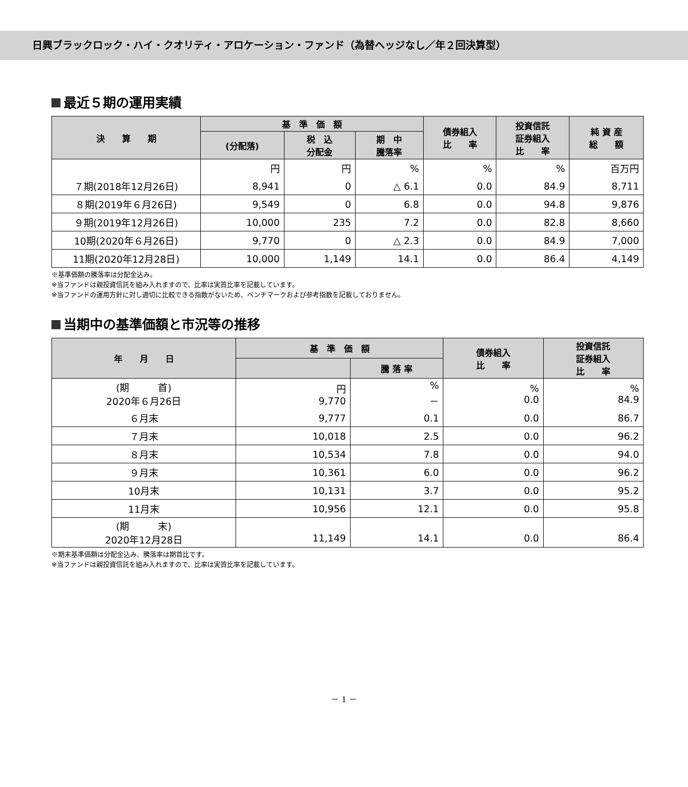日興ブラックロック・ハイ・クオリティ・アロケーション・ファンド（為替ヘッジなし／年２回決算型）
最近５期の運用実績
| 決 算 期 | 基 準 価 額 | | | 債券組入 比 率 | 投資信託 証券組入 比 率 | 純 資 産 総 額 |
| --- | --- | --- | --- | --- | --- | --- |
| | (分配落) | 税 込 分配金 | 期 中 騰落率 | | | |
| | 円 | 円 | % | % | % | 百万円 |
| ７期(2018年12月26日) | 8,941 | 0 | △ 6.1 | 0.0 | 84.9 | 8,711 |
| ８期(2019年６月26日) | 9,549 | 0 | 6.8 | 0.0 | 94.8 | 9,876 |
| ９期(2019年12月26日) | 10,000 | 235 | 7.2 | 0.0 | 82.8 | 8,660 |
| 10期(2020年６月26日) | 9,770 | 0 | △ 2.3 | 0.0 | 84.9 | 7,000 |
| 11期(2020年12月28日) | 10,000 | 1,149 | 14.1 | 0.0 | 86.4 | 4,149 |
※基準価額の騰落率は分配金込み。
※当ファンドは親投資信託を組み入れますので、比率は実質比率を記載しています。
※当ファンドの運用方針に対し適切に比較できる指数がないため、ベンチマークおよび参考指数を記載しておりません。
当期中の基準価額と市況等の推移
| 年 月 日 | 基 準 価 額 | | 債券組入 比 率 | 投資信託 証券組入 比 率 |
| --- | --- | --- | --- | --- |
| | | 騰 落 率 | | |
| (期 首) 2020年６月26日 | 円 9,770 | % － | % 0.0 | % 84.9 |
| ６月末 | 9,777 | 0.1 | 0.0 | 86.7 |
| ７月末 | 10,018 | 2.5 | 0.0 | 96.2 |
| ８月末 | 10,534 | 7.8 | 0.0 | 94.0 |
| ９月末 | 10,361 | 6.0 | 0.0 | 96.2 |
| 10月末 | 10,131 | 3.7 | 0.0 | 95.2 |
| 11月末 | 10,956 | 12.1 | 0.0 | 95.8 |
| (期 末) 2020年12月28日 | 11,149 | 14.1 | 0.0 | 86.4 |
※期末基準価額は分配金込み、騰落率は期首比です。
※当ファンドは親投資信託を組み入れますので、比率は実質比率を記載しています。
－ 1 －